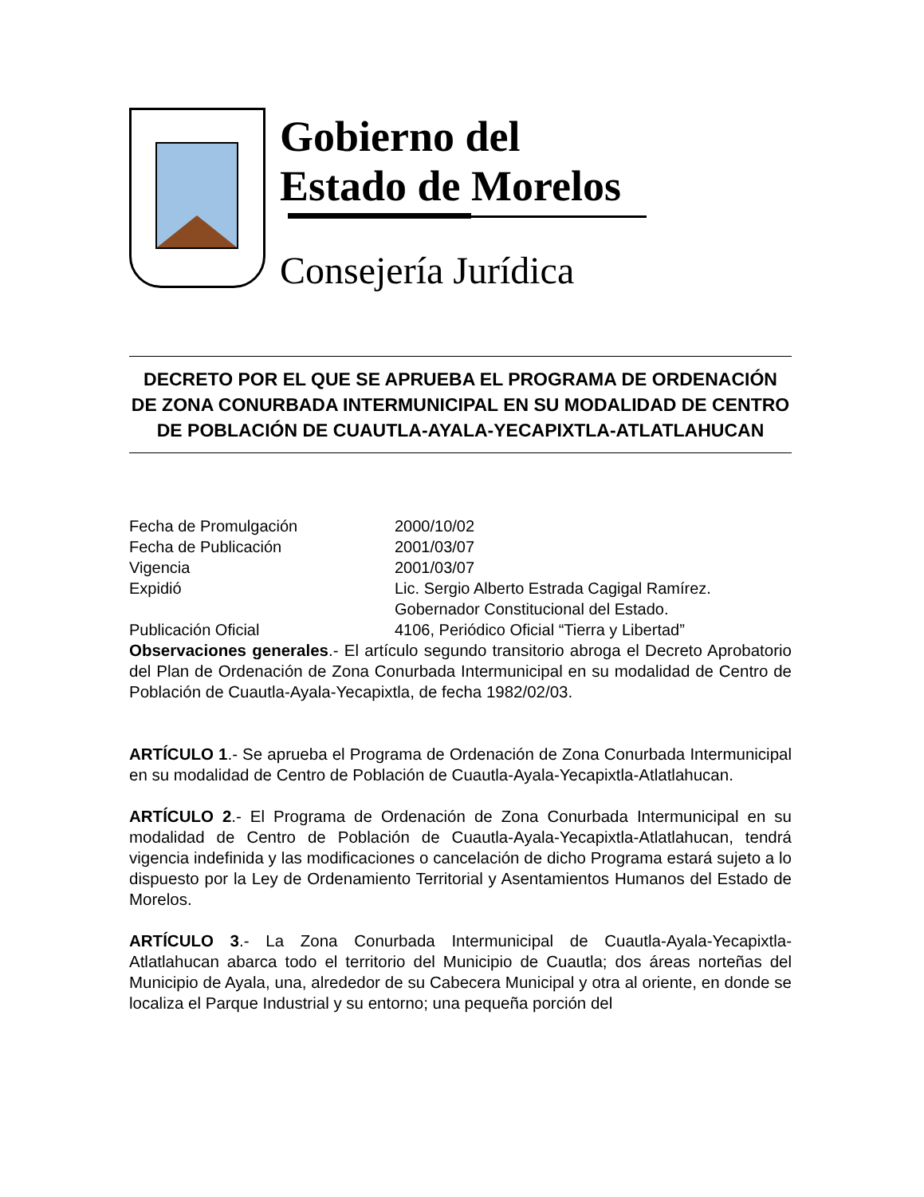Gobierno del
Estado de Morelos
Consejería Jurídica
DECRETO POR EL QUE SE APRUEBA EL PROGRAMA DE ORDENACIÓN DE ZONA CONURBADA INTERMUNICIPAL EN SU MODALIDAD DE CENTRO DE POBLACIÓN DE CUAUTLA-AYALA-YECAPIXTLA-ATLATLAHUCAN
Fecha de Promulgación 2000/10/02
Fecha de Publicación 2001/03/07
Vigencia 2001/03/07
Expidió Lic. Sergio Alberto Estrada Cagigal Ramírez.
Gobernador Constitucional del Estado.
Publicación Oficial 4106, Periódico Oficial “Tierra y Libertad”
Observaciones generales.- El artículo segundo transitorio abroga el Decreto Aprobatorio del Plan de Ordenación de Zona Conurbada Intermunicipal en su modalidad de Centro de Población de Cuautla-Ayala-Yecapixtla, de fecha 1982/02/03.
ARTÍCULO 1.- Se aprueba el Programa de Ordenación de Zona Conurbada Intermunicipal en su modalidad de Centro de Población de Cuautla-Ayala-Yecapixtla-Atlatlahucan.
ARTÍCULO 2.- El Programa de Ordenación de Zona Conurbada Intermunicipal en su modalidad de Centro de Población de Cuautla-Ayala-Yecapixtla-Atlatlahucan, tendrá vigencia indefinida y las modificaciones o cancelación de dicho Programa estará sujeto a lo dispuesto por la Ley de Ordenamiento Territorial y Asentamientos Humanos del Estado de Morelos.
ARTÍCULO 3.- La Zona Conurbada Intermunicipal de Cuautla-Ayala-Yecapixtla-Atlatlahucan abarca todo el territorio del Municipio de Cuautla; dos áreas norteñas del Municipio de Ayala, una, alrededor de su Cabecera Municipal y otra al oriente, en donde se localiza el Parque Industrial y su entorno; una pequeña porción del